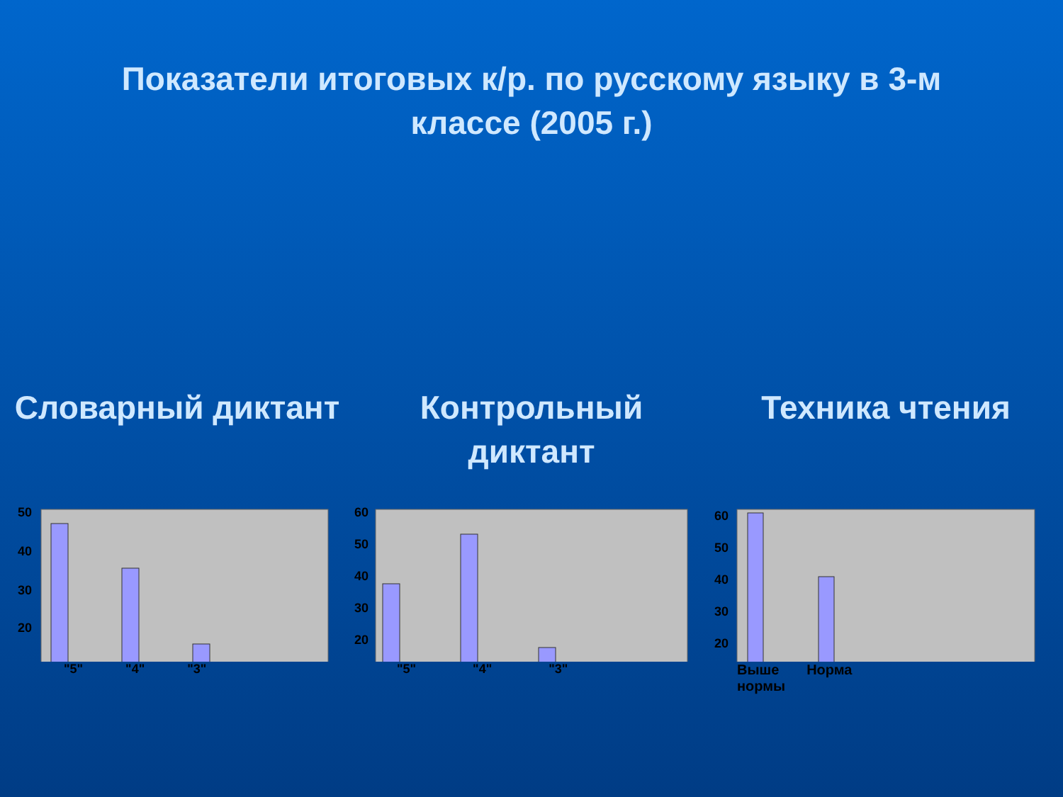Показатели итоговых к/р. по русскому языку в 3-м классе (2005 г.)
Словарный диктант
50
40
30
20
"5" "4" "3"
Контрольный диктант
60
50
40
30
20
"5" "4" "3"
Техника чтения
60
50
40
30
20
Выше
нормы Норма